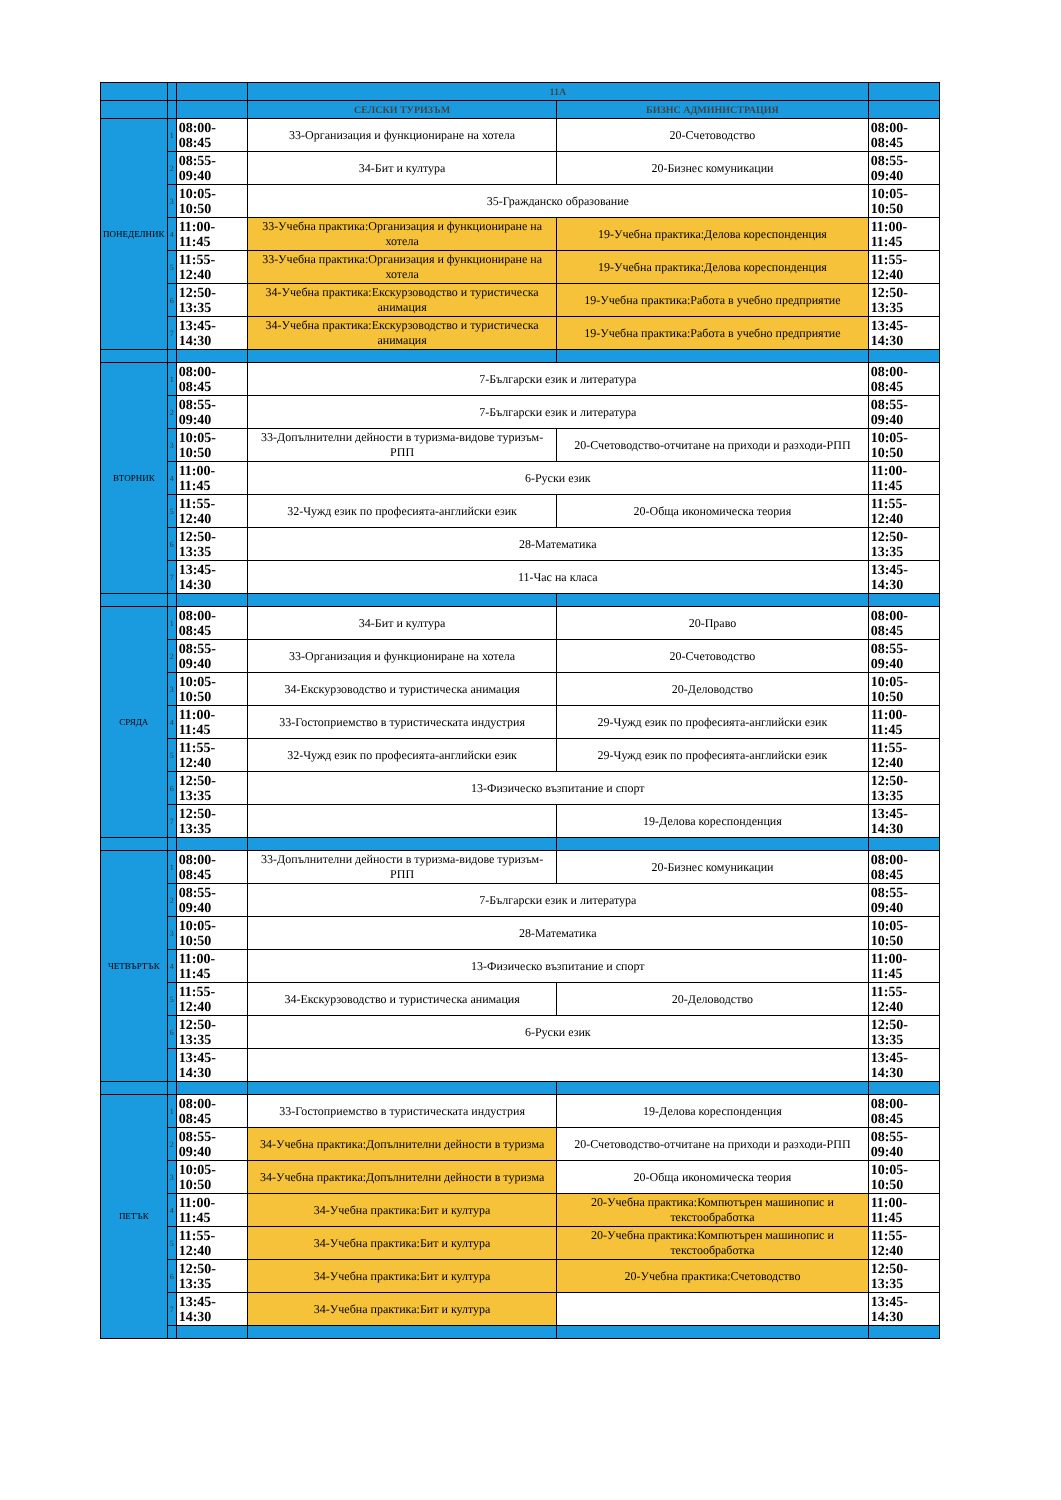| | | | 11А | | |
| --- | --- | --- | --- | --- | --- |
| | | | СЕЛСКИ ТУРИЗЪМ | БИЗНС АДМИНИСТРАЦИЯ | |
| ПОНЕДЕЛНИК | 1 | 08:00-08:45 | 33-Организация и функциониране на хотела | 20-Счетоводство | 08:00-08:45 |
| | 2 | 08:55-09:40 | 34-Бит и култура | 20-Бизнес комуникации | 08:55-09:40 |
| | 3 | 10:05-10:50 | 35-Гражданско образование | | 10:05-10:50 |
| | 4 | 11:00-11:45 | 33-Учебна практика:Организация и функциониране на хотела | 19-Учебна практика:Делова кореспонденция | 11:00-11:45 |
| | 5 | 11:55-12:40 | 33-Учебна практика:Организация и функциониране на хотела | 19-Учебна практика:Делова кореспонденция | 11:55-12:40 |
| | 6 | 12:50-13:35 | 34-Учебна практика:Екскурзоводство и туристическа анимация | 19-Учебна практика:Работа в учебно предприятие | 12:50-13:35 |
| | 7 | 13:45-14:30 | 34-Учебна практика:Екскурзоводство и туристическа анимация | 19-Учебна практика:Работа в учебно предприятие | 13:45-14:30 |
| ВТОРНИК | 1 | 08:00-08:45 | 7-Български език и литература | | 08:00-08:45 |
| | 2 | 08:55-09:40 | 7-Български език и литература | | 08:55-09:40 |
| | 3 | 10:05-10:50 | 33-Допълнителни дейности в туризма-видове туризъм-РПП | 20-Счетоводство-отчитане на приходи и разходи-РПП | 10:05-10:50 |
| | 4 | 11:00-11:45 | 6-Руски език | | 11:00-11:45 |
| | 5 | 11:55-12:40 | 32-Чужд език по професията-английски език | 20-Обща икономическа теория | 11:55-12:40 |
| | 6 | 12:50-13:35 | 28-Математика | | 12:50-13:35 |
| | 7 | 13:45-14:30 | 11-Час на класа | | 13:45-14:30 |
| СРЯДА | 1 | 08:00-08:45 | 34-Бит и култура | 20-Право | 08:00-08:45 |
| | 2 | 08:55-09:40 | 33-Организация и функциониране на хотела | 20-Счетоводство | 08:55-09:40 |
| | 3 | 10:05-10:50 | 34-Екскурзоводство и туристическа анимация | 20-Деловодство | 10:05-10:50 |
| | 4 | 11:00-11:45 | 33-Гостоприемство в туристическата индустрия | 29-Чужд език по професията-английски език | 11:00-11:45 |
| | 5 | 11:55-12:40 | 32-Чужд език по професията-английски език | 29-Чужд език по професията-английски език | 11:55-12:40 |
| | 6 | 12:50-13:35 | 13-Физическо възпитание и спорт | | 12:50-13:35 |
| | 7 | 12:50-13:35 | | 19-Делова кореспонденция | 13:45-14:30 |
| ЧЕТВЪРТЪК | 1 | 08:00-08:45 | 33-Допълнителни дейности в туризма-видове туризъм-РПП | 20-Бизнес комуникации | 08:00-08:45 |
| | 2 | 08:55-09:40 | 7-Български език и литература | | 08:55-09:40 |
| | 3 | 10:05-10:50 | 28-Математика | | 10:05-10:50 |
| | 4 | 11:00-11:45 | 13-Физическо възпитание и спорт | | 11:00-11:45 |
| | 5 | 11:55-12:40 | 34-Екскурзоводство и туристическа анимация | 20-Деловодство | 11:55-12:40 |
| | 6 | 12:50-13:35 | 6-Руски език | | 12:50-13:35 |
| | | 13:45-14:30 | | | 13:45-14:30 |
| ПЕТЪК | 1 | 08:00-08:45 | 33-Гостоприемство в туристическата индустрия | 19-Делова кореспонденция | 08:00-08:45 |
| | 2 | 08:55-09:40 | 34-Учебна практика:Допълнителни дейности в туризма | 20-Счетоводство-отчитане на приходи и разходи-РПП | 08:55-09:40 |
| | 3 | 10:05-10:50 | 34-Учебна практика:Допълнителни дейности в туризма | 20-Обща икономическа теория | 10:05-10:50 |
| | 4 | 11:00-11:45 | 34-Учебна практика:Бит и култура | 20-Учебна практика:Компютърен машинопис и текстообработка | 11:00-11:45 |
| | 5 | 11:55-12:40 | 34-Учебна практика:Бит и култура | 20-Учебна практика:Компютърен машинопис и текстообработка | 11:55-12:40 |
| | 6 | 12:50-13:35 | 34-Учебна практика:Бит и култура | 20-Учебна практика:Счетоводство | 12:50-13:35 |
| | 7 | 13:45-14:30 | 34-Учебна практика:Бит и култура | | 13:45-14:30 |